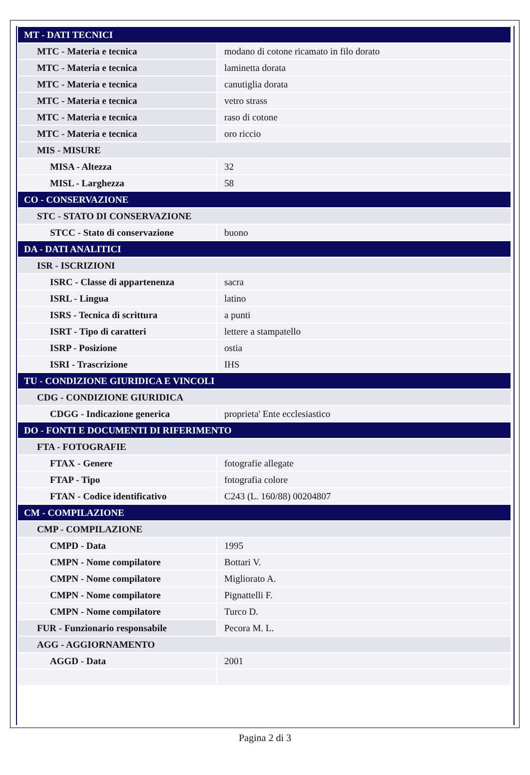| MT - DATI TECNICI | |
| MTC - Materia e tecnica | modano di cotone ricamato in filo dorato |
| MTC - Materia e tecnica | laminetta dorata |
| MTC - Materia e tecnica | canutiglia dorata |
| MTC - Materia e tecnica | vetro strass |
| MTC - Materia e tecnica | raso di cotone |
| MTC - Materia e tecnica | oro riccio |
| MIS - MISURE | |
| MISA - Altezza | 32 |
| MISL - Larghezza | 58 |
| CO - CONSERVAZIONE | |
| STC - STATO DI CONSERVAZIONE | |
| STCC - Stato di conservazione | buono |
| DA - DATI ANALITICI | |
| ISR - ISCRIZIONI | |
| ISRC - Classe di appartenenza | sacra |
| ISRL - Lingua | latino |
| ISRS - Tecnica di scrittura | a punti |
| ISRT - Tipo di caratteri | lettere a stampatello |
| ISRP - Posizione | ostia |
| ISRI - Trascrizione | IHS |
| TU - CONDIZIONE GIURIDICA E VINCOLI | |
| CDG - CONDIZIONE GIURIDICA | |
| CDGG - Indicazione generica | proprieta' Ente ecclesiastico |
| DO - FONTI E DOCUMENTI DI RIFERIMENTO | |
| FTA - FOTOGRAFIE | |
| FTAX - Genere | fotografie allegate |
| FTAP - Tipo | fotografia colore |
| FTAN - Codice identificativo | C243 (L. 160/88) 00204807 |
| CM - COMPILAZIONE | |
| CMP - COMPILAZIONE | |
| CMPD - Data | 1995 |
| CMPN - Nome compilatore | Bottari V. |
| CMPN - Nome compilatore | Migliorato A. |
| CMPN - Nome compilatore | Pignattelli F. |
| CMPN - Nome compilatore | Turco D. |
| FUR - Funzionario responsabile | Pecora M. L. |
| AGG - AGGIORNAMENTO | |
| AGGD - Data | 2001 |
Pagina 2 di 3